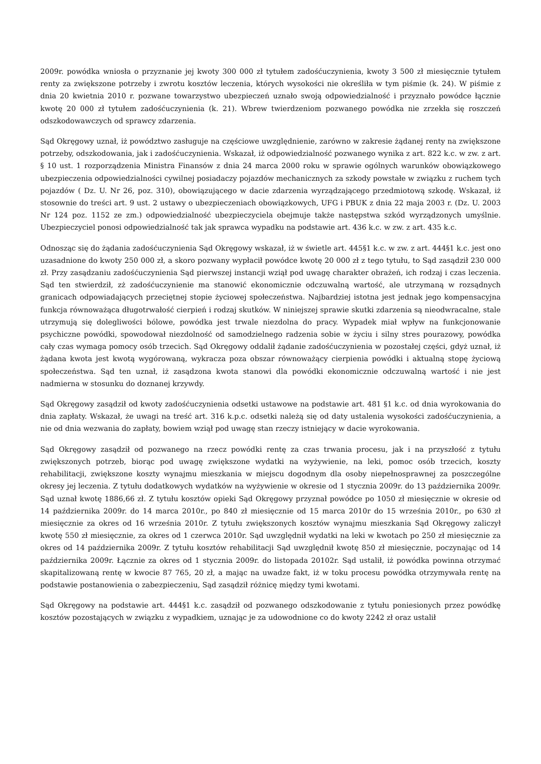2009r. powódka wniosła o przyznanie jej kwoty 300 000 zł tytułem zadośćuczynienia, kwoty 3 500 zł miesięcznie tytułem renty za zwiększone potrzeby i zwrotu kosztów leczenia, których wysokości nie określiła w tym piśmie (k. 24). W piśmie z dnia 20 kwietnia 2010 r. pozwane towarzystwo ubezpieczeń uznało swoją odpowiedzialność i przyznało powódce łącznie kwotę 20 000 zł tytułem zadośćuczynienia (k. 21). Wbrew twierdzeniom pozwanego powódka nie zrzekła się roszczeń odszkodowawczych od sprawcy zdarzenia.
Sąd Okręgowy uznał, iż powództwo zasługuje na częściowe uwzględnienie, zarówno w zakresie żądanej renty na zwiększone potrzeby, odszkodowania, jak i zadośćuczynienia. Wskazał, iż odpowiedzialność pozwanego wynika z art. 822 k.c. w zw. z art. § 10 ust. 1 rozporządzenia Ministra Finansów z dnia 24 marca 2000 roku w sprawie ogólnych warunków obowiązkowego ubezpieczenia odpowiedzialności cywilnej posiadaczy pojazdów mechanicznych za szkody powstałe w związku z ruchem tych pojazdów ( Dz. U. Nr 26, poz. 310), obowiązującego w dacie zdarzenia wyrządzającego przedmiotową szkodę. Wskazał, iż stosownie do treści art. 9 ust. 2 ustawy o ubezpieczeniach obowiązkowych, UFG i PBUK z dnia 22 maja 2003 r. (Dz. U. 2003 Nr 124 poz. 1152 ze zm.) odpowiedzialność ubezpieczyciela obejmuje także następstwa szkód wyrządzonych umyślnie. Ubezpieczyciel ponosi odpowiedzialność tak jak sprawca wypadku na podstawie art. 436 k.c. w zw. z art. 435 k.c.
Odnosząc się do żądania zadośćuczynienia Sąd Okręgowy wskazał, iż w świetle art. 445§1 k.c. w zw. z art. 444§1 k.c. jest ono uzasadnione do kwoty 250 000 zł, a skoro pozwany wypłacił powódce kwotę 20 000 zł z tego tytułu, to Sąd zasądził 230 000 zł. Przy zasądzaniu zadośćuczynienia Sąd pierwszej instancji wziął pod uwagę charakter obrażeń, ich rodzaj i czas leczenia. Sąd ten stwierdził, zż zadośćuczynienie ma stanowić ekonomicznie odczuwalną wartość, ale utrzymaną w rozsądnych granicach odpowiadających przeciętnej stopie życiowej społeczeństwa. Najbardziej istotna jest jednak jego kompensacyjna funkcja równoważąca długotrwałość cierpień i rodzaj skutków. W niniejszej sprawie skutki zdarzenia są nieodwracalne, stale utrzymują się dolegliwości bólowe, powódka jest trwale niezdolna do pracy. Wypadek miał wpływ na funkcjonowanie psychiczne powódki, spowodował niezdolność od samodzielnego radzenia sobie w życiu i silny stres pourazowy, powódka cały czas wymaga pomocy osób trzecich. Sąd Okręgowy oddalił żądanie zadośćuczynienia w pozostałej części, gdyż uznał, iż żądana kwota jest kwotą wygórowaną, wykracza poza obszar równoważący cierpienia powódki i aktualną stopę życiową społeczeństwa. Sąd ten uznał, iż zasądzona kwota stanowi dla powódki ekonomicznie odczuwalną wartość i nie jest nadmierna w stosunku do doznanej krzywdy.
Sąd Okręgowy zasądził od kwoty zadośćuczynienia odsetki ustawowe na podstawie art. 481 §1 k.c. od dnia wyrokowania do dnia zapłaty. Wskazał, że uwagi na treść art. 316 k.p.c. odsetki należą się od daty ustalenia wysokości zadośćuczynienia, a nie od dnia wezwania do zapłaty, bowiem wziął pod uwagę stan rzeczy istniejący w dacie wyrokowania.
Sąd Okręgowy zasądził od pozwanego na rzecz powódki rentę za czas trwania procesu, jak i na przyszłość z tytułu zwiększonych potrzeb, biorąc pod uwagę zwiększone wydatki na wyżywienie, na leki, pomoc osób trzecich, koszty rehabilitacji, zwiększone koszty wynajmu mieszkania w miejscu dogodnym dla osoby niepełnosprawnej za poszczególne okresy jej leczenia. Z tytułu dodatkowych wydatków na wyżywienie w okresie od 1 stycznia 2009r. do 13 października 2009r. Sąd uznał kwotę 1886,66 zł. Z tytułu kosztów opieki Sąd Okręgowy przyznał powódce po 1050 zł miesięcznie w okresie od 14 października 2009r. do 14 marca 2010r., po 840 zł miesięcznie od 15 marca 2010r do 15 września 2010r., po 630 zł miesięcznie za okres od 16 września 2010r. Z tytułu zwiększonych kosztów wynajmu mieszkania Sąd Okręgowy zaliczył kwotę 550 zł miesięcznie, za okres od 1 czerwca 2010r. Sąd uwzględnił wydatki na leki w kwotach po 250 zł miesięcznie za okres od 14 października 2009r. Z tytułu kosztów rehabilitacji Sąd uwzględnił kwotę 850 zł miesięcznie, poczynając od 14 października 2009r. Łącznie za okres od 1 stycznia 2009r. do listopada 20102r. Sąd ustalił, iż powódka powinna otrzymać skapitalizowaną rentę w kwocie 87 765, 20 zł, a mając na uwadze fakt, iż w toku procesu powódka otrzymywała rentę na podstawie postanowienia o zabezpieczeniu, Sąd zasądził różnicę między tymi kwotami.
Sąd Okręgowy na podstawie art. 444§1 k.c. zasądził od pozwanego odszkodowanie z tytułu poniesionych przez powódkę kosztów pozostających w związku z wypadkiem, uznając je za udowodnione co do kwoty 2242 zł oraz ustalił